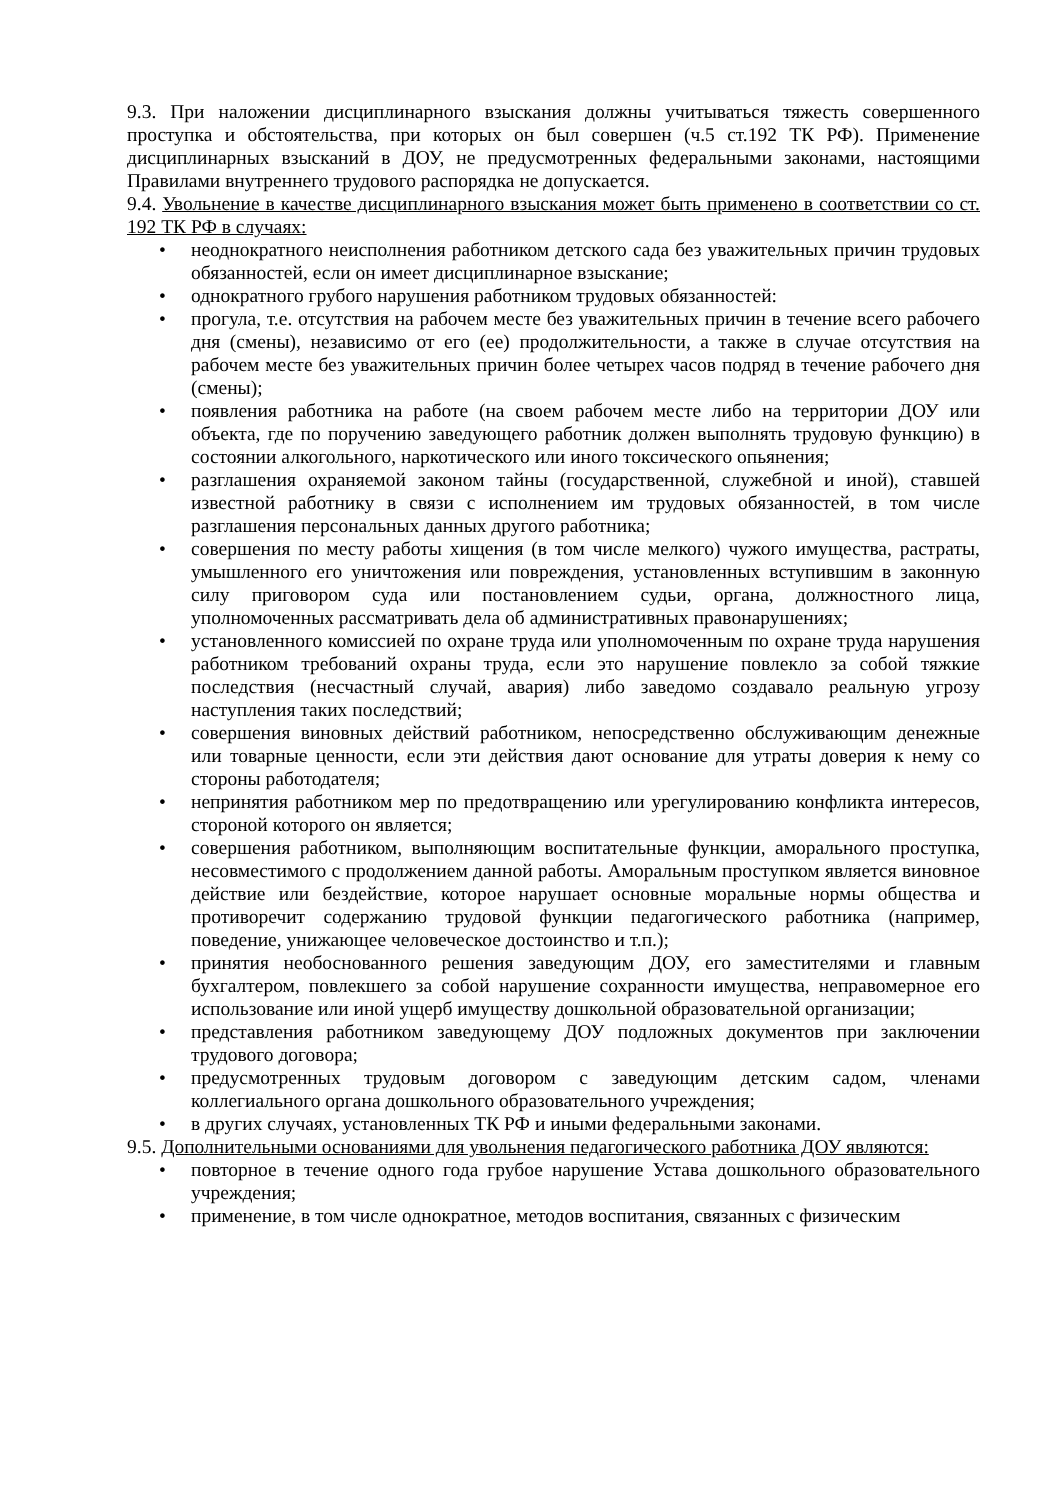9.3. При наложении дисциплинарного взыскания должны учитываться тяжесть совершенного проступка и обстоятельства, при которых он был совершен (ч.5 ст.192 ТК РФ). Применение дисциплинарных взысканий в ДОУ, не предусмотренных федеральными законами, настоящими Правилами внутреннего трудового распорядка не допускается.
9.4. Увольнение в качестве дисциплинарного взыскания может быть применено в соответствии со ст. 192 ТК РФ в случаях:
• неоднократного неисполнения работником детского сада без уважительных причин трудовых обязанностей, если он имеет дисциплинарное взыскание;
• однократного грубого нарушения работником трудовых обязанностей:
• прогула, т.е. отсутствия на рабочем месте без уважительных причин в течение всего рабочего дня (смены), независимо от его (ее) продолжительности, а также в случае отсутствия на рабочем месте без уважительных причин более четырех часов подряд в течение рабочего дня (смены);
• появления работника на работе (на своем рабочем месте либо на территории ДОУ или объекта, где по поручению заведующего работник должен выполнять трудовую функцию) в состоянии алкогольного, наркотического или иного токсического опьянения;
• разглашения охраняемой законом тайны (государственной, служебной и иной), ставшей известной работнику в связи с исполнением им трудовых обязанностей, в том числе разглашения персональных данных другого работника;
• совершения по месту работы хищения (в том числе мелкого) чужого имущества, растраты, умышленного его уничтожения или повреждения, установленных вступившим в законную силу приговором суда или постановлением судьи, органа, должностного лица, уполномоченных рассматривать дела об административных правонарушениях;
• установленного комиссией по охране труда или уполномоченным по охране труда нарушения работником требований охраны труда, если это нарушение повлекло за собой тяжкие последствия (несчастный случай, авария) либо заведомо создавало реальную угрозу наступления таких последствий;
• совершения виновных действий работником, непосредственно обслуживающим денежные или товарные ценности, если эти действия дают основание для утраты доверия к нему со стороны работодателя;
• непринятия работником мер по предотвращению или урегулированию конфликта интересов, стороной которого он является;
• совершения работником, выполняющим воспитательные функции, аморального проступка, несовместимого с продолжением данной работы. Аморальным проступком является виновное действие или бездействие, которое нарушает основные моральные нормы общества и противоречит содержанию трудовой функции педагогического работника (например, поведение, унижающее человеческое достоинство и т.п.);
• принятия необоснованного решения заведующим ДОУ, его заместителями и главным бухгалтером, повлекшего за собой нарушение сохранности имущества, неправомерное его использование или иной ущерб имуществу дошкольной образовательной организации;
• представления работником заведующему ДОУ подложных документов при заключении трудового договора;
• предусмотренных трудовым договором с заведующим детским садом, членами коллегиального органа дошкольного образовательного учреждения;
• в других случаях, установленных ТК РФ и иными федеральными законами.
9.5. Дополнительными основаниями для увольнения педагогического работника ДОУ являются:
• повторное в течение одного года грубое нарушение Устава дошкольного образовательного учреждения;
• применение, в том числе однократное, методов воспитания, связанных с физическим